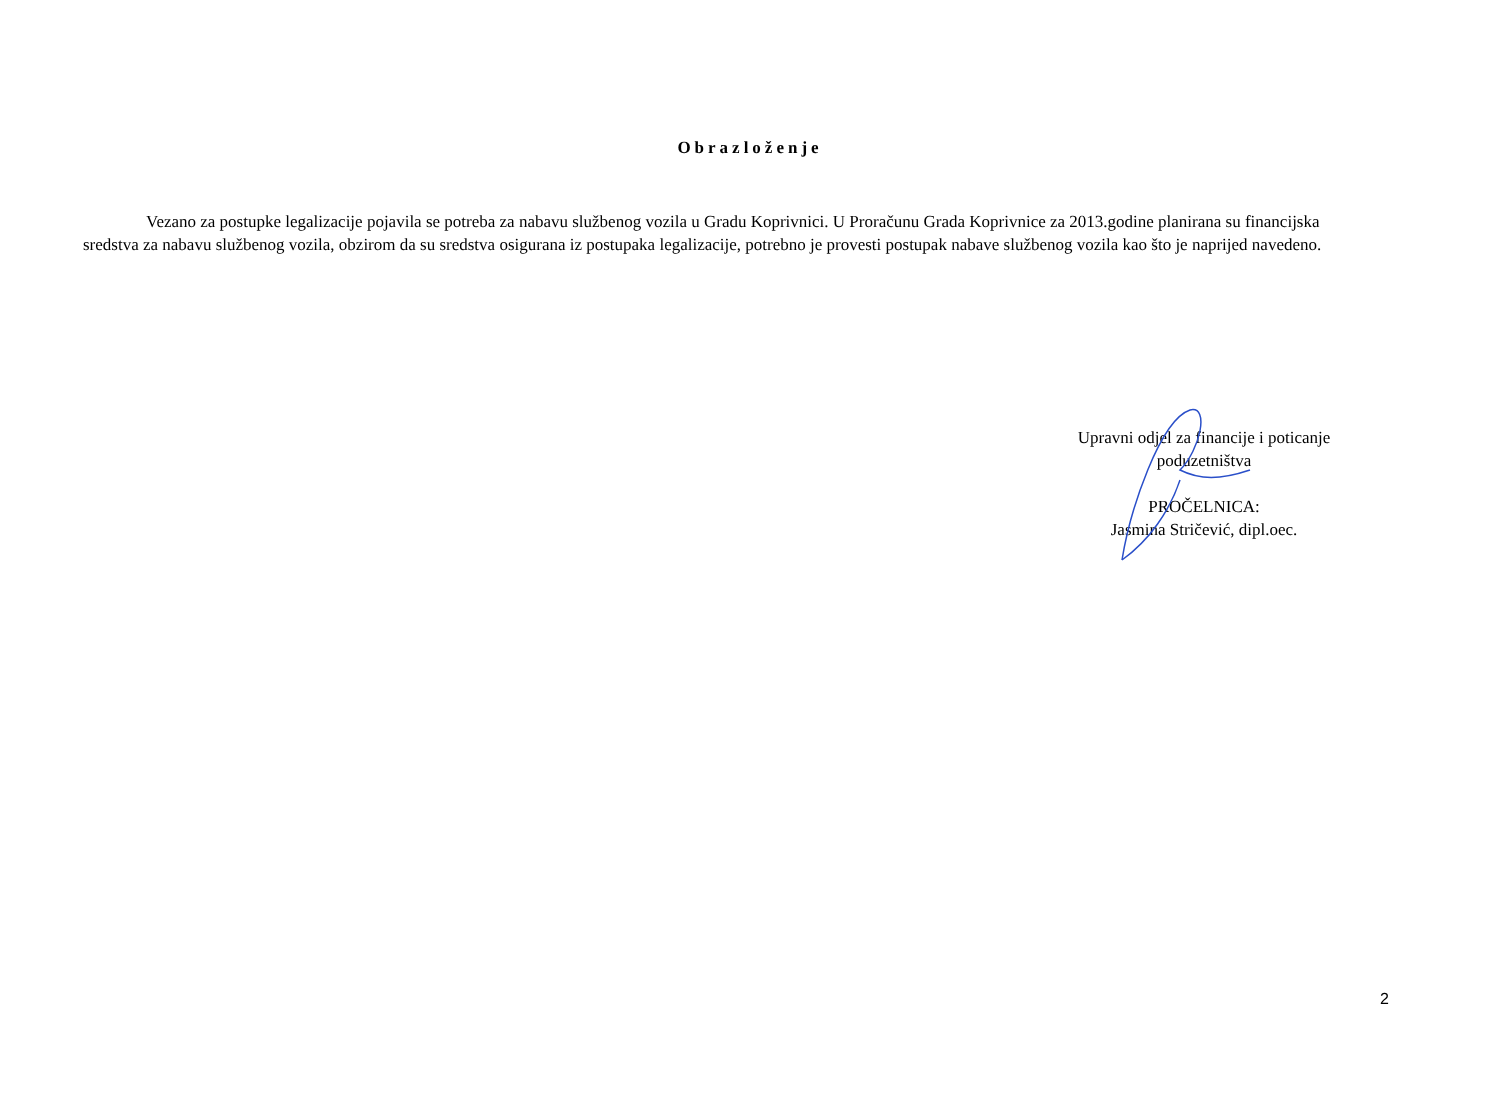Obrazloženje
Vezano za postupke legalizacije pojavila se potreba za nabavu službenog vozila u Gradu Koprivnici. U Proračunu Grada Koprivnice za 2013.godine planirana su financijska sredstva za nabavu službenog vozila, obzirom da su sredstva osigurana iz postupaka legalizacije, potrebno je provesti postupak nabave službenog vozila kao što je naprijed navedeno.
Upravni odjel za financije i poticanje
poduzetništva
PROČELNICA:
Jasmina Stričević, dipl.oec.
2